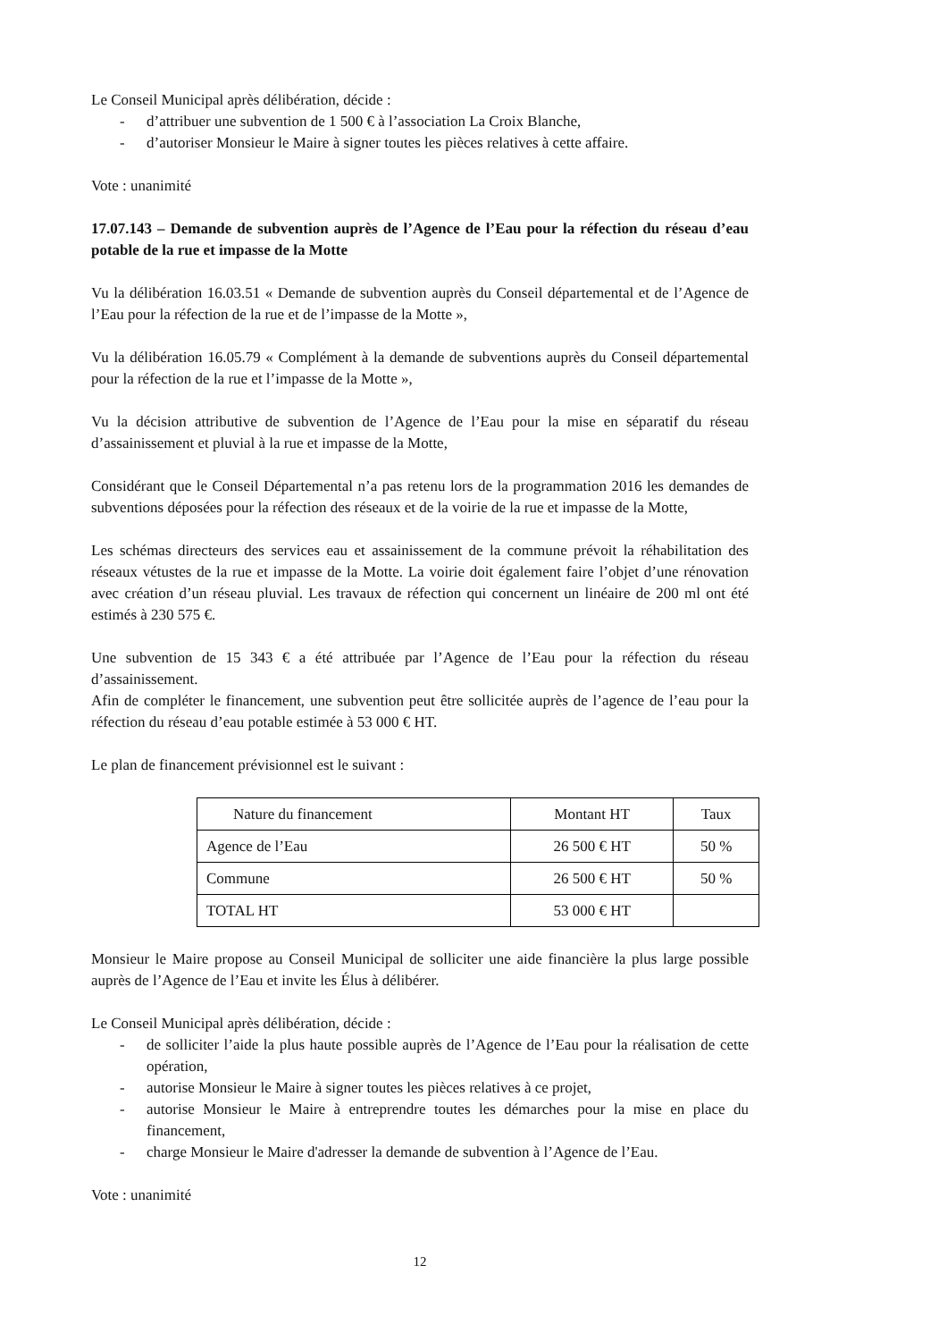Le Conseil Municipal après délibération, décide :
- d’attribuer une subvention de 1 500 € à l’association La Croix Blanche,
- d’autoriser Monsieur le Maire à signer toutes les pièces relatives à cette affaire.
Vote : unanimité
17.07.143 – Demande de subvention auprès de l’Agence de l’Eau pour la réfection du réseau d’eau potable de la rue et impasse de la Motte
Vu la délibération 16.03.51 « Demande de subvention auprès du Conseil départemental et de l’Agence de l’Eau pour la réfection de la rue et de l’impasse de la Motte »,
Vu la délibération 16.05.79 « Complément à la demande de subventions auprès du Conseil départemental pour la réfection de la rue et l’impasse de la Motte »,
Vu la décision attributive de subvention de l’Agence de l’Eau pour la mise en séparatif du réseau d’assainissement et pluvial à la rue et impasse de la Motte,
Considérant que le Conseil Départemental n’a pas retenu lors de la programmation 2016 les demandes de subventions déposées pour la réfection des réseaux et de la voirie de la rue et impasse de la Motte,
Les schémas directeurs des services eau et assainissement de la commune prévoit la réhabilitation des réseaux vétustes de la rue et impasse de la Motte. La voirie doit également faire l’objet d’une rénovation avec création d’un réseau pluvial. Les travaux de réfection qui concernent un linéaire de 200 ml ont été estimés à 230 575 €.
Une subvention de 15 343 € a été attribuée par l’Agence de l’Eau pour la réfection du réseau d’assainissement.
Afin de compléter le financement, une subvention peut être sollicitée auprès de l’agence de l’eau pour la réfection du réseau d’eau potable estimée à 53 000 € HT.
Le plan de financement prévisionnel est le suivant :
| Nature du financement | Montant HT | Taux |
| --- | --- | --- |
| Agence de l’Eau | 26 500 € HT | 50 % |
| Commune | 26 500 € HT | 50 % |
| TOTAL HT | 53 000 € HT | |
Monsieur le Maire propose au Conseil Municipal de solliciter une aide financière la plus large possible auprès de l’Agence de l’Eau et invite les Élus à délibérer.
Le Conseil Municipal après délibération, décide :
- de solliciter l’aide la plus haute possible auprès de l’Agence de l’Eau pour la réalisation de cette opération,
- autorise Monsieur le Maire à signer toutes les pièces relatives à ce projet,
- autorise Monsieur le Maire à entreprendre toutes les démarches pour la mise en place du financement,
- charge Monsieur le Maire d'adresser la demande de subvention à l’Agence de l’Eau.
Vote : unanimité
12